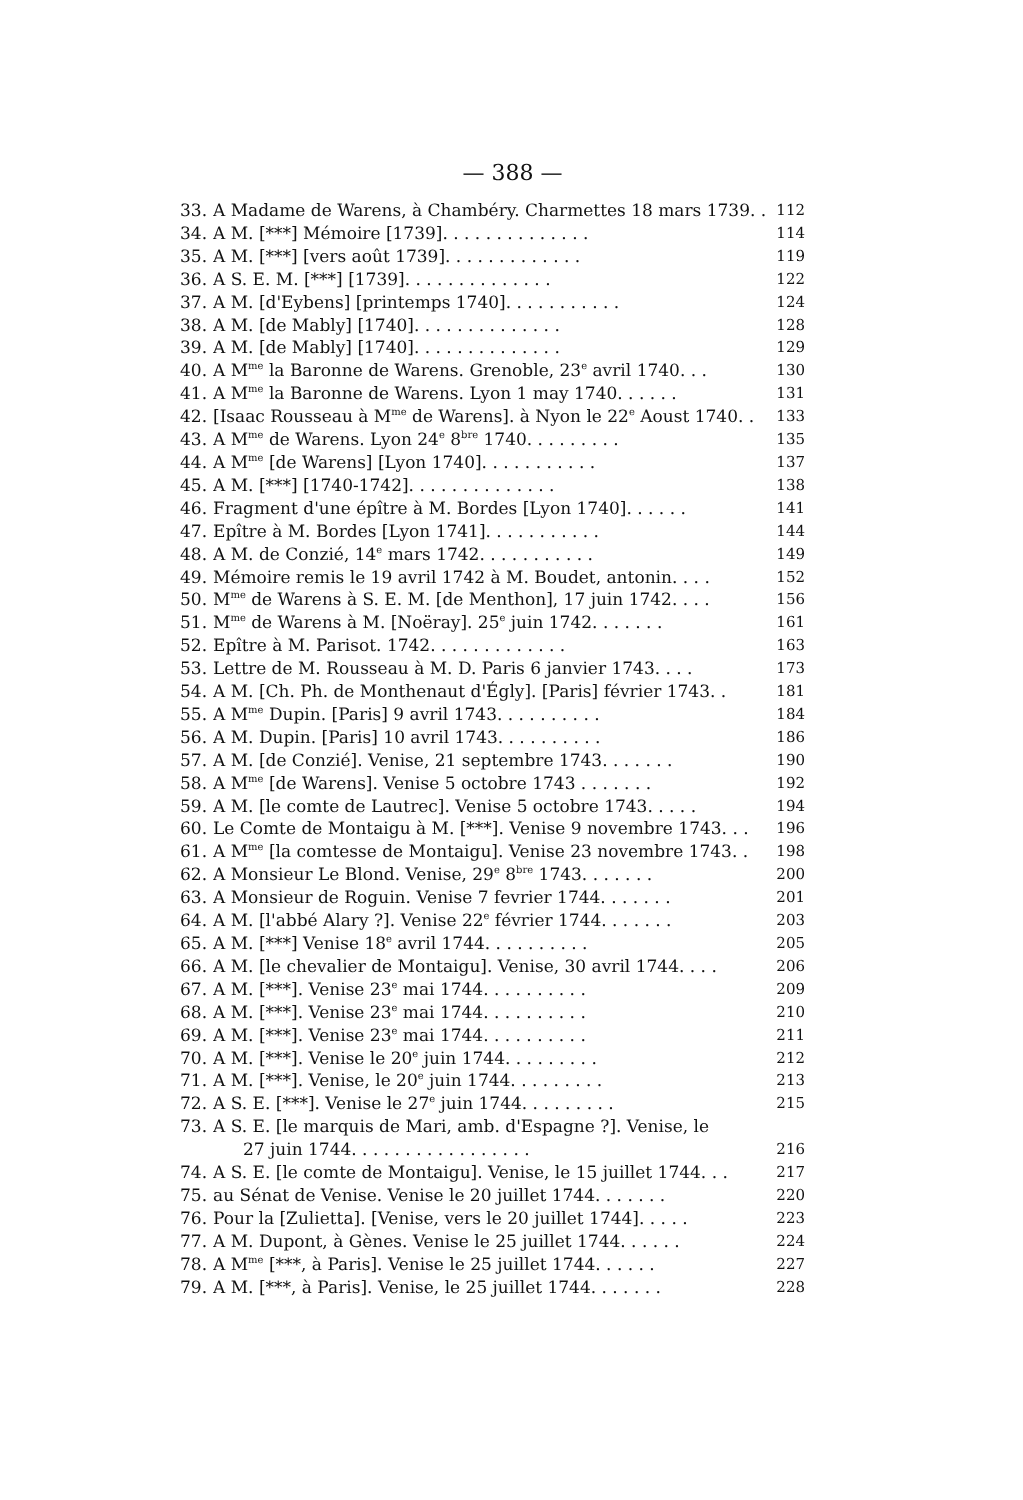— 388 —
33. A Madame de Warens, à Chambéry. Charmettes 18 mars 1739. . 112
34. A M. [***] Mémoire [1739]. . . . . . . . . . . . . . 114
35. A M. [***] [vers août 1739]. . . . . . . . . . . . . 119
36. A S. E. M. [***] [1739]. . . . . . . . . . . . . . 122
37. A M. [d'Eybens] [printemps 1740]. . . . . . . . . . . 124
38. A M. [de Mably] [1740]. . . . . . . . . . . . . . 128
39. A M. [de Mably] [1740]. . . . . . . . . . . . . . 129
40. A M<sup>me</sup> la Baronne de Warens. Grenoble, 23<sup>e</sup> avril 1740. . . 130
41. A M<sup>me</sup> la Baronne de Warens. Lyon 1 may 1740. . . . . . 131
42. [Isaac Rousseau à M<sup>me</sup> de Warens]. à Nyon le 22<sup>e</sup> Aoust 1740. . 133
43. A M<sup>me</sup> de Warens. Lyon 24<sup>e</sup> 8<sup>bre</sup> 1740. . . . . . . . . 135
44. A M<sup>me</sup> [de Warens] [Lyon 1740]. . . . . . . . . . . 137
45. A M. [***] [1740-1742]. . . . . . . . . . . . . . 138
46. Fragment d'une épître à M. Bordes [Lyon 1740]. . . . . . 141
47. Epître à M. Bordes [Lyon 1741]. . . . . . . . . . . 144
48. A M. de Conzié, 14<sup>e</sup> mars 1742. . . . . . . . . . . 149
49. Mémoire remis le 19 avril 1742 à M. Boudet, antonin. . . . 152
50. M<sup>me</sup> de Warens à S. E. M. [de Menthon], 17 juin 1742. . . . 156
51. M<sup>me</sup> de Warens à M. [Noëray]. 25<sup>e</sup> juin 1742. . . . . . . 161
52. Epître à M. Parisot. 1742. . . . . . . . . . . . . 163
53. Lettre de M. Rousseau à M. D. Paris 6 janvier 1743. . . . 173
54. A M. [Ch. Ph. de Monthenaut d'Égly]. [Paris] février 1743. . 181
55. A M<sup>me</sup> Dupin. [Paris] 9 avril 1743. . . . . . . . . . 184
56. A M. Dupin. [Paris] 10 avril 1743. . . . . . . . . . 186
57. A M. [de Conzié]. Venise, 21 septembre 1743. . . . . . . 190
58. A M<sup>me</sup> [de Warens]. Venise 5 octobre 1743 . . . . . . . 192
59. A M. [le comte de Lautrec]. Venise 5 octobre 1743. . . . . 194
60. Le Comte de Montaigu à M. [***]. Venise 9 novembre 1743. . . 196
61. A M<sup>me</sup> [la comtesse de Montaigu]. Venise 23 novembre 1743. . 198
62. A Monsieur Le Blond. Venise, 29<sup>e</sup> 8<sup>bre</sup> 1743. . . . . . . 200
63. A Monsieur de Roguin. Venise 7 fevrier 1744. . . . . . . 201
64. A M. [l'abbé Alary ?]. Venise 22<sup>e</sup> février 1744. . . . . . . 203
65. A M. [***] Venise 18<sup>e</sup> avril 1744. . . . . . . . . . 205
66. A M. [le chevalier de Montaigu]. Venise, 30 avril 1744. . . . 206
67. A M. [***]. Venise 23<sup>e</sup> mai 1744. . . . . . . . . . 209
68. A M. [***]. Venise 23<sup>e</sup> mai 1744. . . . . . . . . . 210
69. A M. [***]. Venise 23<sup>e</sup> mai 1744. . . . . . . . . . 211
70. A M. [***]. Venise le 20<sup>e</sup> juin 1744. . . . . . . . . 212
71. A M. [***]. Venise, le 20<sup>e</sup> juin 1744. . . . . . . . . 213
72. A S. E. [***]. Venise le 27<sup>e</sup> juin 1744. . . . . . . . . 215
73. A S. E. [le marquis de Mari, amb. d'Espagne ?]. Venise, le
27 juin 1744. . . . . . . . . . . . . . . . . 216
74. A S. E. [le comte de Montaigu]. Venise, le 15 juillet 1744. . . 217
75. au Sénat de Venise. Venise le 20 juillet 1744. . . . . . . 220
76. Pour la [Zulietta]. [Venise, vers le 20 juillet 1744]. . . . . 223
77. A M. Dupont, à Gènes. Venise le 25 juillet 1744. . . . . . 224
78. A M<sup>me</sup> [***, à Paris]. Venise le 25 juillet 1744. . . . . . 227
79. A M. [***, à Paris]. Venise, le 25 juillet 1744. . . . . . . 228